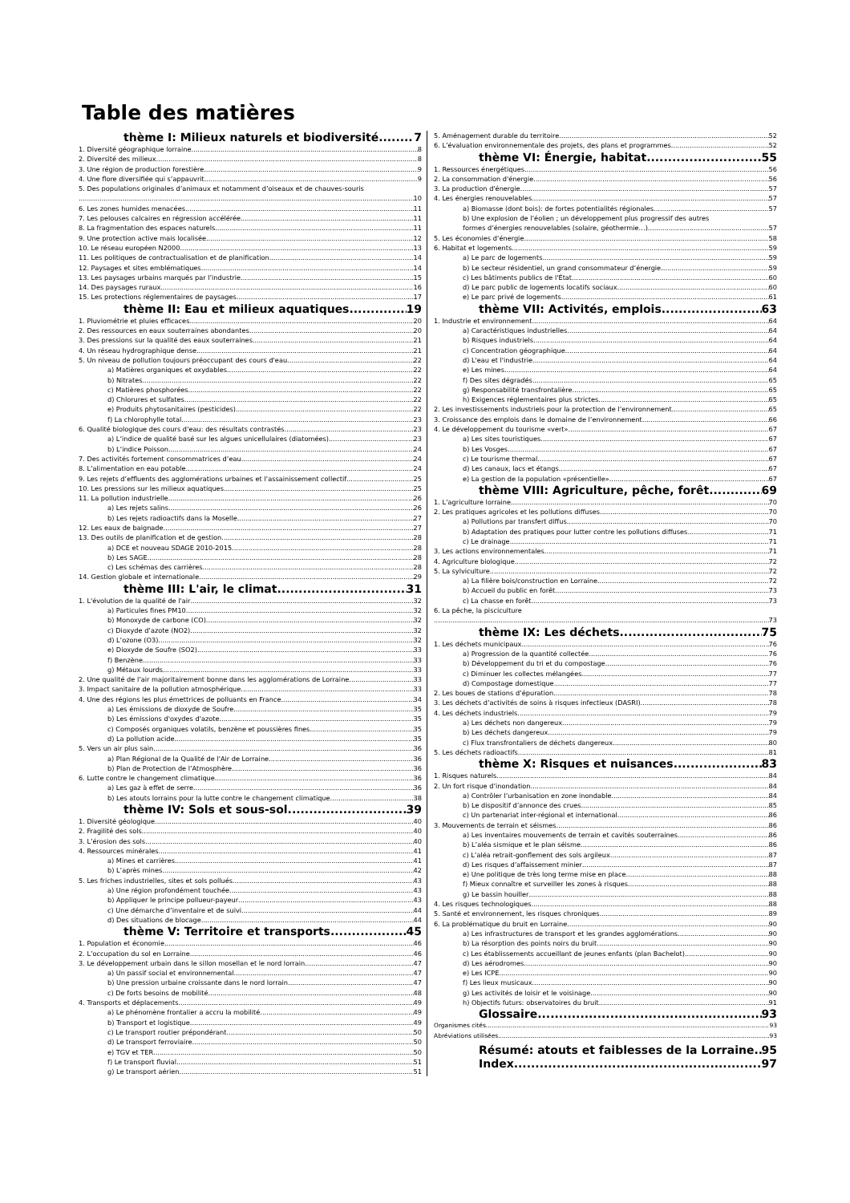Table des matières
thème I: Milieux naturels et biodiversité 7
1. Diversité géographique lorraine 8
2. Diversité des milieux 8
3. Une région de production forestière 9
4. Une flore diversifiée qui s’appauvrit 9
5. Des populations originales d’animaux et notamment d’oiseaux et de chauves-souris
10
6. Les zones humides menacées 11
7. Les pelouses calcaires en régression accélérée 11
8. La fragmentation des espaces naturels 11
9. Une protection active mais localisée 12
10. Le réseau européen N2000 13
11. Les politiques de contractualisation et de planification 14
12. Paysages et sites emblématiques 14
13. Les paysages urbains marqués par l’industrie 15
14. Des paysages ruraux 16
15. Les protections réglementaires de paysages 17
thème II: Eau et milieux aquatiques 19
1. Pluviométrie et pluies efficaces 20
2. Des ressources en eaux souterraines abondantes 20
3. Des pressions sur la qualité des eaux souterraines 21
4. Un réseau hydrographique dense 21
5. Un niveau de pollution toujours préoccupant des cours d'eau 22
a) Matières organiques et oxydables 22
b) Nitrates 22
c) Matières phosphorées 22
d) Chlorures et sulfates 22
e) Produits phytosanitaires (pesticides) 22
f) La chlorophylle total 23
6. Qualité biologique des cours d’eau: des résultats contrastés 23
a) L’indice de qualité basé sur les algues unicellulaires (diatomées) 23
b) L’indice Poisson 24
7. Des activités fortement consommatrices d’eau 24
8. L’alimentation en eau potable 24
9. Les rejets d’effluents des agglomérations urbaines et l’assainissement collectif 25
10. Les pressions sur les milieux aquatiques 25
11. La pollution industrielle 26
a) Les rejets salins 26
b) Les rejets radioactifs dans la Moselle 27
12. Les eaux de baignade 27
13. Des outils de planification et de gestion 28
a) DCE et nouveau SDAGE 2010-2015 28
b) Les SAGE 28
c) Les schémas des carrières 28
14. Gestion globale et internationale 29
thème III: L'air, le climat 31
1. L'évolution de la qualité de l'air 32
a) Particules fines PM10 32
b) Monoxyde de carbone (CO) 32
c) Dioxyde d’azote (NO2) 32
d) L’ozone (O3) 32
e) Dioxyde de Soufre (SO2) 33
f) Benzène 33
g) Métaux lourds 33
2. Une qualité de l’air majoritairement bonne dans les agglomérations de Lorraine. 33
3. Impact sanitaire de la pollution atmosphérique 33
4. Une des régions les plus émettrices de polluants en France 34
a) Les émissions de dioxyde de Soufre 35
b) Les émissions d'oxydes d'azote 35
c) Composés organiques volatils, benzène et poussières fines 35
d) La pollution acide 35
5. Vers un air plus sain 36
a) Plan Régional de la Qualité de l'Air de Lorraine 36
b) Plan de Protection de l’Atmosphère 36
6. Lutte contre le changement climatique 36
a) Les gaz à effet de serre 36
b) Les atouts lorrains pour la lutte contre le changement climatique 38
thème IV: Sols et sous-sol 39
1. Diversité géologique 40
2. Fragilité des sols 40
3. L’érosion des sols 40
4. Ressources minérales 41
a) Mines et carrières 41
b) L’après mines 42
5. Les friches industrielles, sites et sols pollués 43
a) Une région profondément touchée 43
b) Appliquer le principe pollueur-payeur 43
c) Une démarche d’inventaire et de suivi 44
d) Des situations de blocage 44
thème V: Territoire et transports 45
1. Population et économie 46
2. L’occupation du sol en Lorraine 46
3. Le développement urbain dans le sillon mosellan et le nord lorrain 47
a) Un passif social et environnemental 47
b) Une pression urbaine croissante dans le nord lorrain 47
c) De forts besoins de mobilité 48
4. Transports et déplacements 49
a) Le phénomène frontalier a accru la mobilité 49
b) Transport et logistique 49
c) Le transport routier prépondérant 50
d) Le transport ferroviaire 50
e) TGV et TER 50
f) Le transport fluvial 51
g) Le transport aérien 51
5. Aménagement durable du territoire 52
6. L’évaluation environnementale des projets, des plans et programmes 52
thème VI: Énergie, habitat 55
1. Ressources énergétiques 56
2. La consommation d'énergie 56
3. La production d'énergie 57
4. Les énergies renouvelables 57
a) Biomasse (dont bois): de fortes potentialités régionales 57
b) Une explosion de l’éolien ; un développement plus progressif des autres
formes d’énergies renouvelables (solaire, géothermie…) 57
5. Les économies d’énergie 58
6. Habitat et logements 59
a) Le parc de logements 59
b) Le secteur résidentiel, un grand consommateur d’énergie 59
c) Les bâtiments publics de l'État 60
d) Le parc public de logements locatifs sociaux 60
e) Le parc privé de logements 61
thème VII: Activités, emplois 63
1. Industrie et environnement 64
a) Caractéristiques industrielles 64
b) Risques industriels 64
c) Concentration géographique 64
d) L'eau et l'industrie 64
e) Les mines 64
f) Des sites dégradés 65
g) Responsabilité transfrontalière 65
h) Exigences réglementaires plus strictes 65
2. Les investissements industriels pour la protection de l’environnement 65
3. Croissance des emplois dans le domaine de l’environnement 66
4. Le développement du tourisme «vert» 67
a) Les sites touristiques 67
b) Les Vosges 67
c) Le tourisme thermal 67
d) Les canaux, lacs et étangs 67
e) La gestion de la population «présentielle» 67
thème VIII: Agriculture, pêche, forêt 69
1. L’agriculture lorraine 70
2. Les pratiques agricoles et les pollutions diffuses 70
a) Pollutions par transfert diffus 70
b) Adaptation des pratiques pour lutter contre les pollutions diffuses 71
c) Le drainage 71
3. Les actions environnementales 71
4. Agriculture biologique 72
5. La sylviculture 72
a) La filière bois/construction en Lorraine 72
b) Accueil du public en forêt 73
c) La chasse en forêt 73
6. La pêche, la pisciculture
73
thème IX: Les déchets 75
1. Les déchets municipaux 76
a) Progression de la quantité collectée 76
b) Développement du tri et du compostage 76
c) Diminuer les collectes mélangées 77
d) Compostage domestique 77
2. Les boues de stations d’épuration 78
3. Les déchets d’activités de soins à risques infectieux (DASRI) 78
4. Les déchets industriels 79
a) Les déchets non dangereux 79
b) Les déchets dangereux 79
c) Flux transfrontaliers de déchets dangereux 80
5. Les déchets radioactifs 81
thème X: Risques et nuisances 83
1. Risques naturels 84
2. Un fort risque d’inondation 84
a) Contrôler l’urbanisation en zone inondable 84
b) Le dispositif d’annonce des crues 85
c) Un partenariat inter-régional et international 86
3. Mouvements de terrain et séismes 86
a) Les inventaires mouvements de terrain et cavités souterraines 86
b) L’aléa sismique et le plan séisme 86
c) L’aléa retrait-gonflement des sols argileux 87
d) Les risques d’affaissement minier 87
e) Une politique de très long terme mise en place 88
f) Mieux connaître et surveiller les zones à risques 88
g) Le bassin houiller 88
4. Les risques technologiques 88
5. Santé et environnement, les risques chroniques 89
6. La problématique du bruit en Lorraine 90
a) Les infrastructures de transport et les grandes agglomérations 90
b) La résorption des points noirs du bruit 90
c) Les établissements accueillant de jeunes enfants (plan Bachelot) 90
d) Les aérodromes 90
e) Les ICPE 90
f) Les lieux musicaux 90
g) Les activités de loisir et le voisinage 90
h) Objectifs futurs: observatoires du bruit 91
Glossaire 93
Organismes cités 93
Abréviations utilisées 93
Résumé: atouts et faiblesses de la Lorraine 95
Index 97